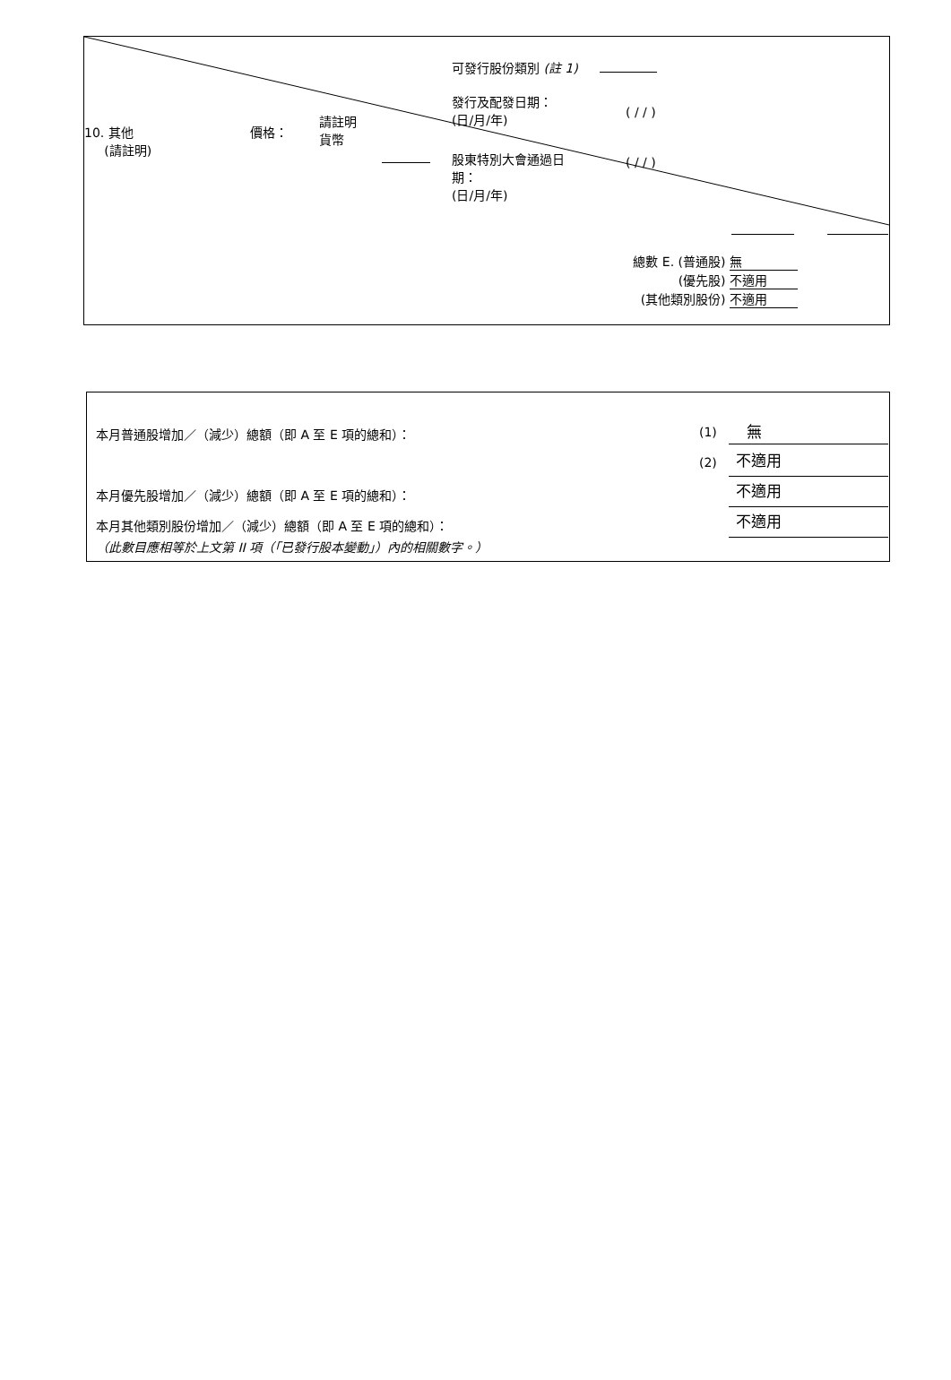可發行股份類別 (註 1)
發行及配發日期：
(日/月/年)
( / / )
10. 其他
(請註明)
價格：
請註明
貨幣
股東特別大會通過日
期：
(日/月/年)
( / / )
總數 E. (普通股) 無
(優先股) 不適用
(其他類別股份) 不適用
本月普通股增加／（減少）總額（即 A 至 E 項的總和）：
(1) 無
(2) 不適用
本月優先股增加／（減少）總額（即 A 至 E 項的總和）：
不適用
本月其他類別股份增加／（減少）總額（即 A 至 E 項的總和）：
不適用
（此數目應相等於上文第 II 項（「已發行股本變動」）內的相關數字。）